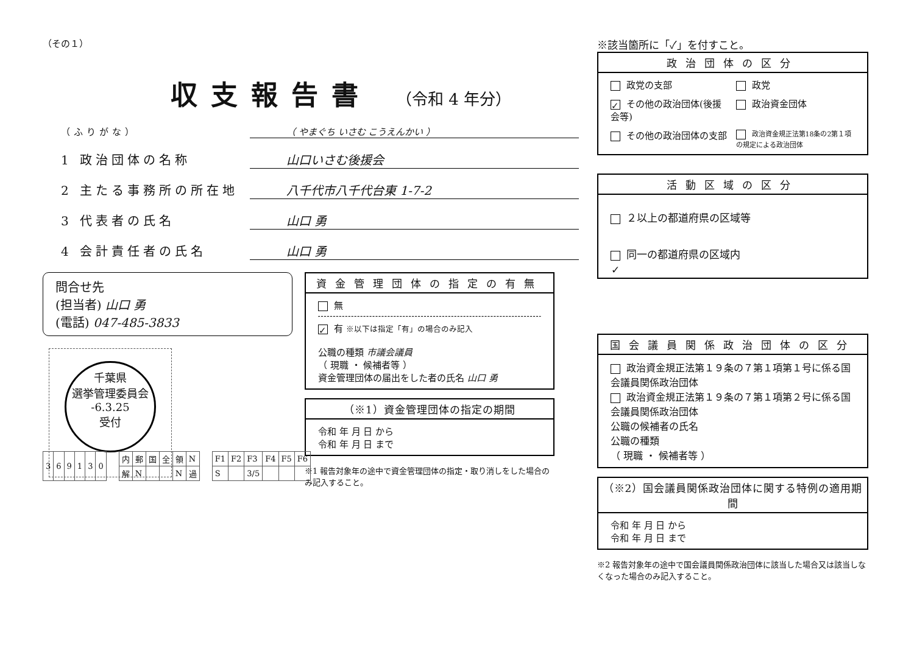（その１）
収支報告書
（令和 4 年分）
（ふりがな） （ やまぐち いさむ こうえんかい ）
1 政治団体の名称 山口いさむ後援会
2 主たる事務所の所在地 八千代市八千代台東 1-7-2
3 代表者の氏名 山口 勇
4 会計責任者の氏名 山口 勇
問合せ先
(担当者) 山口 勇
(電話) 047-485-3833
千葉県
選挙管理委員会
-6.3.25
受付
資金管理団体の指定の有無
無
✓ 有 ※以下は指定「有」の場合のみ記入
公職の種類 市議会議員
（ 現職 ・ 候補者等 ）
資金管理団体の届出をした者の氏名 山口 勇
（※1）資金管理団体の指定の期間
令和 年 月 日 から
令和 年 月 日 まで
※1 報告対象年の途中で資金管理団体の指定・取り消しをした場合のみ記入すること。
| 3 | 6 | 9 | 1 | 3 | 0 |
| 内 | 郵 | 国 | 全 | 領 | N |
| 解 | N | | | N | 過 |
| F1 | F2 | F3 | F4 | F5 | F6 |
| S | | 3/5 | | | |
※該当箇所に「✓」を付すこと。
政治団体の区分
政党の支部
政党
✓ その他の政治団体(後援会等)
政治資金団体
その他の政治団体の支部
政治資金規正法第18条の2第１項の規定による政治団体
活動区域の区分
２以上の都道府県の区域等
✓ 同一の都道府県の区域内
国会議員関係政治団体の区分
政治資金規正法第１９条の７第１項第１号に係る国会議員関係政治団体
政治資金規正法第１９条の７第１項第２号に係る国会議員関係政治団体
公職の候補者の氏名
公職の種類
（ 現職 ・ 候補者等 ）
（※2）国会議員関係政治団体に関する特例の適用期間
令和 年 月 日 から
令和 年 月 日 まで
※2 報告対象年の途中で国会議員関係政治団体に該当した場合又は該当しなくなった場合のみ記入すること。